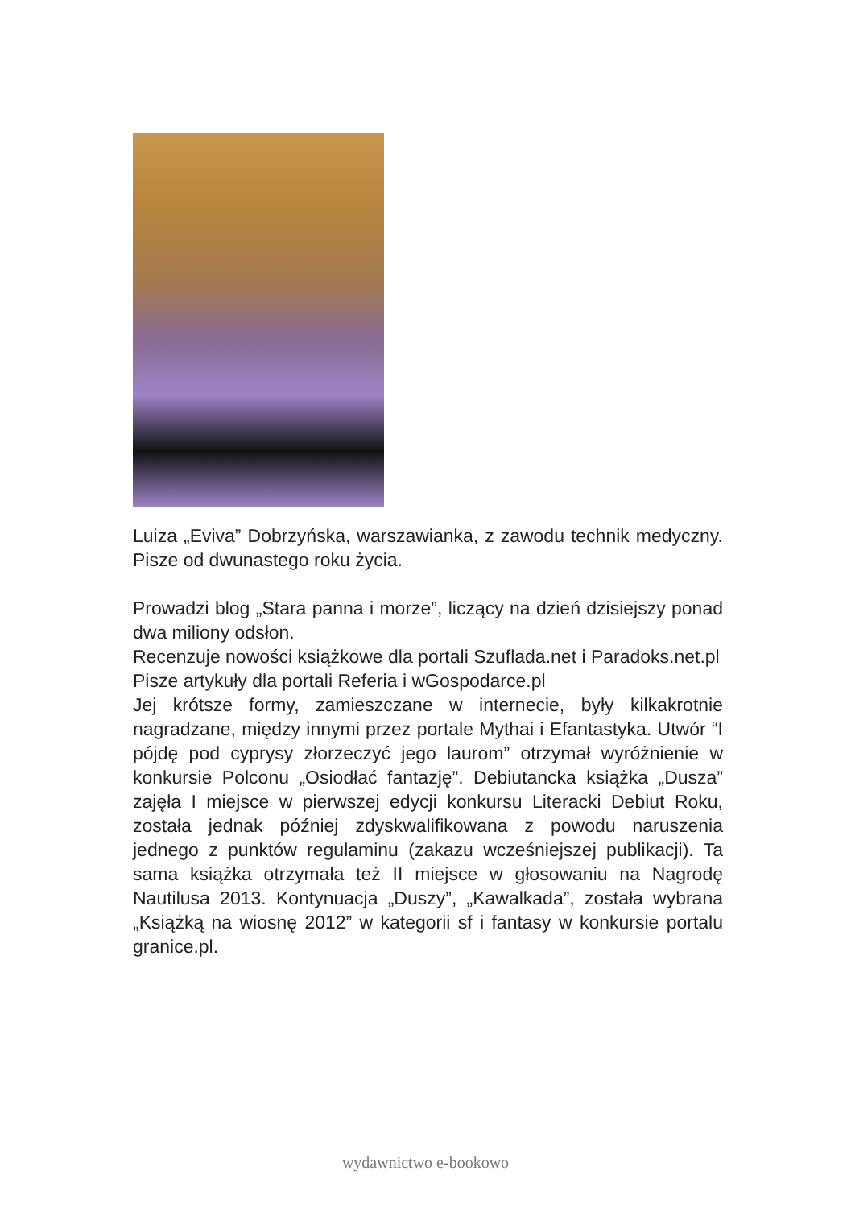Luiza „Eviva” Dobrzyńska, warszawianka, z zawodu technik medyczny. Pisze od dwunastego roku życia.
Prowadzi blog „Stara panna i morze”, liczący na dzień dzisiejszy ponad dwa miliony odsłon.
Recenzuje nowości książkowe dla portali Szuflada.net i Paradoks.net.pl
Pisze artykuły dla portali Referia i wGospodarce.pl
Jej krótsze formy, zamieszczane w internecie, były kilkakrotnie nagradzane, między innymi przez portale Mythai i Efantastyka. Utwór “I pójdę pod cyprysy złorzeczyć jego laurom” otrzymał wyróżnienie w konkursie Polconu „Osiodłać fantazję”. Debiutancka książka „Dusza” zajęła I miejsce w pierwszej edycji konkursu Literacki Debiut Roku, została jednak później zdyskwalifikowana z powodu naruszenia jednego z punktów regulaminu (zakazu wcześniejszej publikacji). Ta sama książka otrzymała też II miejsce w głosowaniu na Nagrodę Nautilusa 2013. Kontynuacja „Duszy”, „Kawalkada”, została wybrana „Książką na wiosnę 2012” w kategorii sf i fantasy w konkursie portalu granice.pl.
wydawnictwo e-bookowo